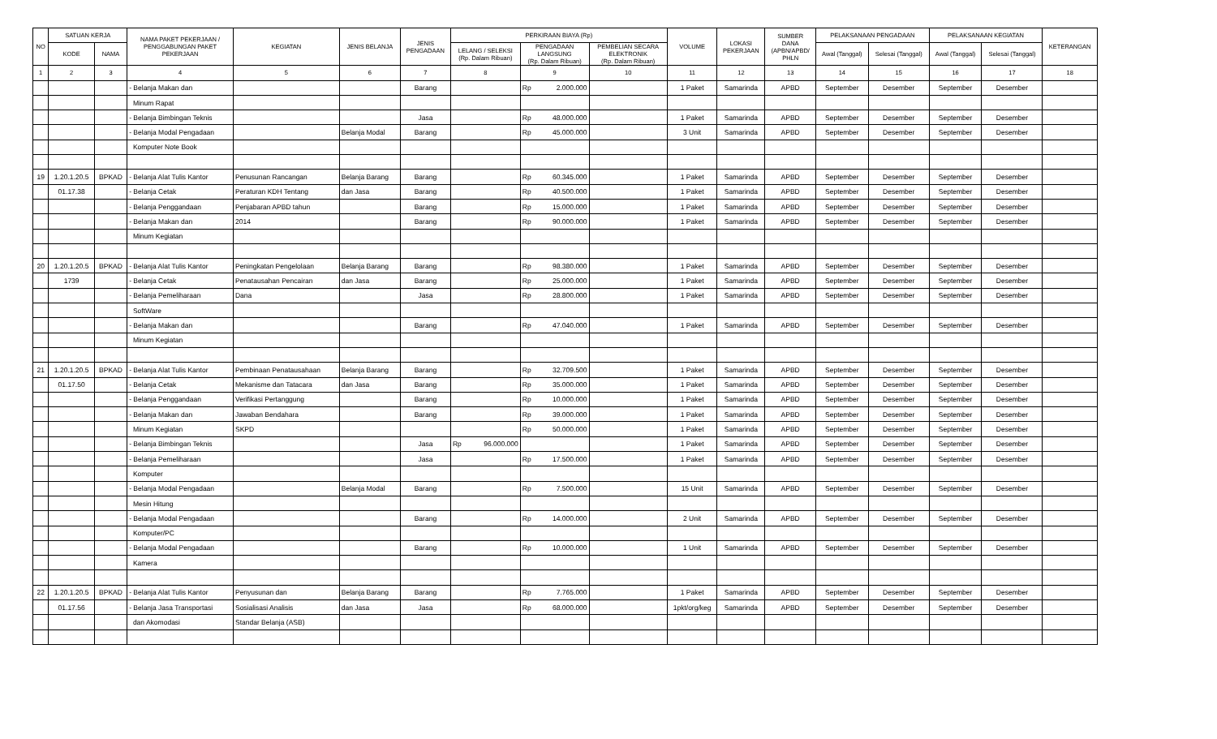| NO | SATUAN KERJA | | NAMA PAKET PEKERJAAN / PENGGABUNGAN PAKET PEKERJAAN | KEGIATAN | JENIS BELANJA | JENIS PENGADAAN | PERKIRAAN BIAYA (Rp) | | | VOLUME | LOKASI PEKERJAAN | SUMBER DANA (APBN/APBD/ PHLN | PELAKSANAAN PENGADAAN | | PELAKSANAAN KEGIATAN | | KETERANGAN |
| --- | --- | --- | --- | --- | --- | --- | --- | --- | --- | --- | --- | --- | --- | --- | --- | --- | --- |
| | KODE | NAMA | | | | | LELANG / SELEKSI (Rp. Dalam Ribuan) | PENGADAAN LANGSUNG (Rp. Dalam Ribuan) | PEMBELIAN SECARA ELEKTRONIK (Rp. Dalam Ribuan) | | | | Awal (Tanggal) | Selesai (Tanggal) | Awal (Tanggal) | Selesai (Tanggal) | |
| 1 | 2 | 3 | 4 | 5 | 6 | 7 | 8 | 9 | 10 | 11 | 12 | 13 | 14 | 15 | 16 | 17 | 18 |
| | | | - Belanja Makan dan | | | Barang | | Rp 2.000.000 | | 1 Paket | Samarinda | APBD | September | Desember | September | Desember | |
| | | | Minum Rapat | | | | | | | | | | | | | | |
| | | | - Belanja Bimbingan Teknis | | | Jasa | | Rp 48.000.000 | | 1 Paket | Samarinda | APBD | September | Desember | September | Desember | |
| | | | - Belanja Modal Pengadaan | | Belanja Modal | Barang | | Rp 45.000.000 | | 3 Unit | Samarinda | APBD | September | Desember | September | Desember | |
| | | | Komputer Note Book | | | | | | | | | | | | | | |
| 19 | 1.20.1.20.5 | BPKAD | - Belanja Alat Tulis Kantor | Penusunan Rancangan | Belanja Barang | Barang | | Rp 60.345.000 | | 1 Paket | Samarinda | APBD | September | Desember | September | Desember | |
| | 01.17.38 | | - Belanja Cetak | Peraturan KDH Tentang | dan Jasa | Barang | | Rp 40.500.000 | | 1 Paket | Samarinda | APBD | September | Desember | September | Desember | |
| | | | - Belanja Penggandaan | Penjabaran APBD tahun | | Barang | | Rp 15.000.000 | | 1 Paket | Samarinda | APBD | September | Desember | September | Desember | |
| | | | - Belanja Makan dan | 2014 | | Barang | | Rp 90.000.000 | | 1 Paket | Samarinda | APBD | September | Desember | September | Desember | |
| | | | Minum Kegiatan | | | | | | | | | | | | | | |
| 20 | 1.20.1.20.5 | BPKAD | - Belanja Alat Tulis Kantor | Peningkatan Pengelolaan | Belanja Barang | Barang | | Rp 98.380.000 | | 1 Paket | Samarinda | APBD | September | Desember | September | Desember | |
| | 1739 | | - Belanja Cetak | Penatausahan Pencairan | dan Jasa | Barang | | Rp 25.000.000 | | 1 Paket | Samarinda | APBD | September | Desember | September | Desember | |
| | | | - Belanja Pemeliharaan | Dana | | Jasa | | Rp 28.800.000 | | 1 Paket | Samarinda | APBD | September | Desember | September | Desember | |
| | | | SoftWare | | | | | | | | | | | | | | |
| | | | - Belanja Makan dan | | | Barang | | Rp 47.040.000 | | 1 Paket | Samarinda | APBD | September | Desember | September | Desember | |
| | | | Minum Kegiatan | | | | | | | | | | | | | | |
| 21 | 1.20.1.20.5 | BPKAD | - Belanja Alat Tulis Kantor | Pembinaan Penatausahaan | Belanja Barang | Barang | | Rp 32.709.500 | | 1 Paket | Samarinda | APBD | September | Desember | September | Desember | |
| | 01.17.50 | | - Belanja Cetak | Mekanisme dan Tatacara | dan Jasa | Barang | | Rp 35.000.000 | | 1 Paket | Samarinda | APBD | September | Desember | September | Desember | |
| | | | - Belanja Penggandaan | Verifikasi Pertanggung | | Barang | | Rp 10.000.000 | | 1 Paket | Samarinda | APBD | September | Desember | September | Desember | |
| | | | - Belanja Makan dan | Jawaban Bendahara | | Barang | | Rp 39.000.000 | | 1 Paket | Samarinda | APBD | September | Desember | September | Desember | |
| | | | Minum Kegiatan | SKPD | | | | Rp 50.000.000 | | 1 Paket | Samarinda | APBD | September | Desember | September | Desember | |
| | | | - Belanja Bimbingan Teknis | | | Jasa | Rp 96.000.000 | | | 1 Paket | Samarinda | APBD | September | Desember | September | Desember | |
| | | | - Belanja Pemeliharaan | | | Jasa | | Rp 17.500.000 | | 1 Paket | Samarinda | APBD | September | Desember | September | Desember | |
| | | | Komputer | | | | | | | | | | | | | | |
| | | | - Belanja Modal Pengadaan | | Belanja Modal | Barang | | Rp 7.500.000 | | 15 Unit | Samarinda | APBD | September | Desember | September | Desember | |
| | | | Mesin Hitung | | | | | | | | | | | | | | |
| | | | - Belanja Modal Pengadaan | | | Barang | | Rp 14.000.000 | | 2 Unit | Samarinda | APBD | September | Desember | September | Desember | |
| | | | Komputer/PC | | | | | | | | | | | | | | |
| | | | - Belanja Modal Pengadaan | | | Barang | | Rp 10.000.000 | | 1 Unit | Samarinda | APBD | September | Desember | September | Desember | |
| | | | Kamera | | | | | | | | | | | | | | |
| 22 | 1.20.1.20.5 | BPKAD | - Belanja Alat Tulis Kantor | Penyusunan dan | Belanja Barang | Barang | | Rp 7.765.000 | | 1 Paket | Samarinda | APBD | September | Desember | September | Desember | |
| | 01.17.56 | | - Belanja Jasa Transportasi | Sosialisasi Analisis | dan Jasa | Jasa | | Rp 68.000.000 | | 1pkt/org/keg | Samarinda | APBD | September | Desember | September | Desember | |
| | | | dan Akomodasi | Standar Belanja (ASB) | | | | | | | | | | | | | |